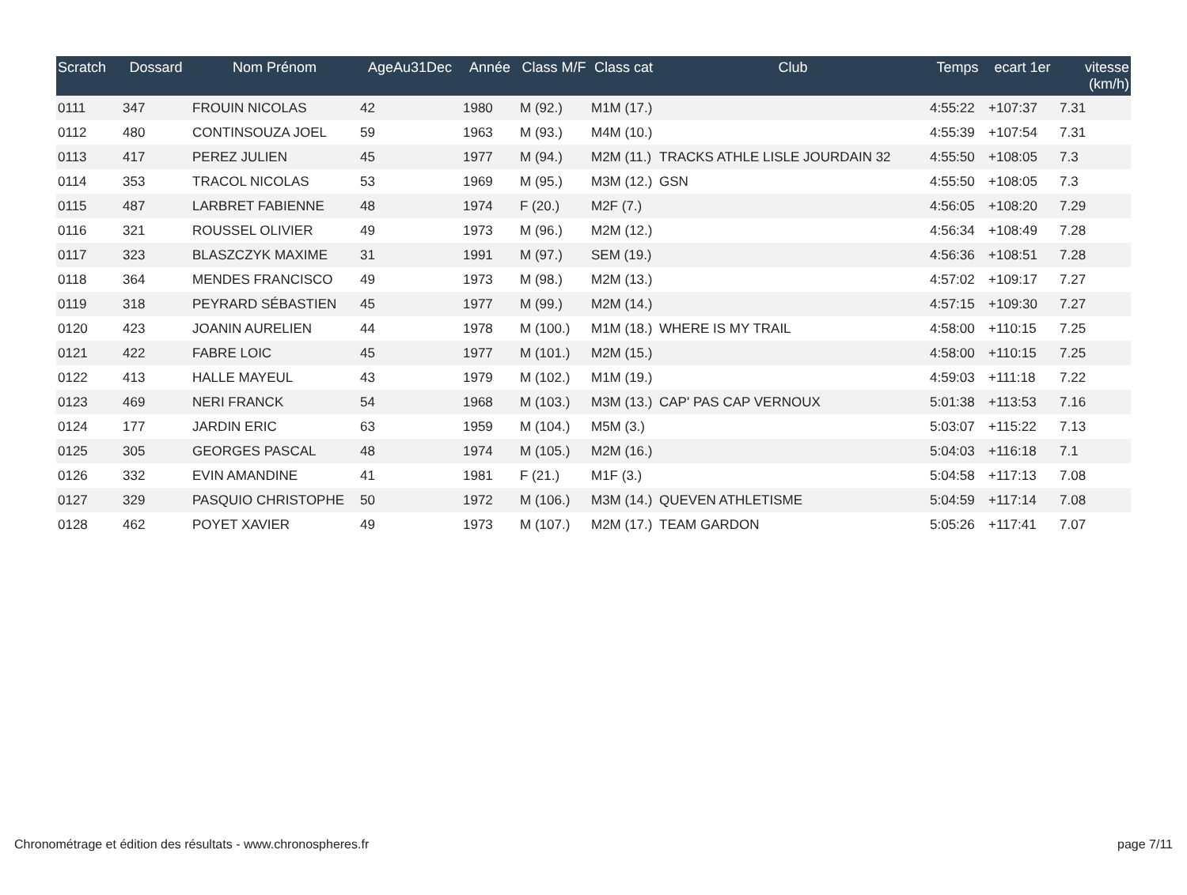| Scratch | Dossard | Nom Prénom | AgeAu31Dec | Année | Class M/F | Class cat | Club | Temps | ecart 1er | vitesse (km/h) |
| --- | --- | --- | --- | --- | --- | --- | --- | --- | --- | --- |
| 0111 | 347 | FROUIN NICOLAS | 42 | 1980 | M (92.) | M1M (17.) | | 4:55:22 | +107:37 | 7.31 |
| 0112 | 480 | CONTINSOUZA JOEL | 59 | 1963 | M (93.) | M4M (10.) | | 4:55:39 | +107:54 | 7.31 |
| 0113 | 417 | PEREZ JULIEN | 45 | 1977 | M (94.) | M2M (11.) | TRACKS ATHLE LISLE JOURDAIN 32 | 4:55:50 | +108:05 | 7.3 |
| 0114 | 353 | TRACOL NICOLAS | 53 | 1969 | M (95.) | M3M (12.) | GSN | 4:55:50 | +108:05 | 7.3 |
| 0115 | 487 | LARBRET FABIENNE | 48 | 1974 | F (20.) | M2F (7.) | | 4:56:05 | +108:20 | 7.29 |
| 0116 | 321 | ROUSSEL OLIVIER | 49 | 1973 | M (96.) | M2M (12.) | | 4:56:34 | +108:49 | 7.28 |
| 0117 | 323 | BLASZCZYK MAXIME | 31 | 1991 | M (97.) | SEM (19.) | | 4:56:36 | +108:51 | 7.28 |
| 0118 | 364 | MENDES FRANCISCO | 49 | 1973 | M (98.) | M2M (13.) | | 4:57:02 | +109:17 | 7.27 |
| 0119 | 318 | PEYRARD SÉBASTIEN | 45 | 1977 | M (99.) | M2M (14.) | | 4:57:15 | +109:30 | 7.27 |
| 0120 | 423 | JOANIN AURELIEN | 44 | 1978 | M (100.) | M1M (18.) | WHERE IS MY TRAIL | 4:58:00 | +110:15 | 7.25 |
| 0121 | 422 | FABRE LOIC | 45 | 1977 | M (101.) | M2M (15.) | | 4:58:00 | +110:15 | 7.25 |
| 0122 | 413 | HALLE MAYEUL | 43 | 1979 | M (102.) | M1M (19.) | | 4:59:03 | +111:18 | 7.22 |
| 0123 | 469 | NERI FRANCK | 54 | 1968 | M (103.) | M3M (13.) | CAP' PAS CAP VERNOUX | 5:01:38 | +113:53 | 7.16 |
| 0124 | 177 | JARDIN ERIC | 63 | 1959 | M (104.) | M5M (3.) | | 5:03:07 | +115:22 | 7.13 |
| 0125 | 305 | GEORGES PASCAL | 48 | 1974 | M (105.) | M2M (16.) | | 5:04:03 | +116:18 | 7.1 |
| 0126 | 332 | EVIN AMANDINE | 41 | 1981 | F (21.) | M1F (3.) | | 5:04:58 | +117:13 | 7.08 |
| 0127 | 329 | PASQUIO CHRISTOPHE | 50 | 1972 | M (106.) | M3M (14.) | QUEVEN ATHLETISME | 5:04:59 | +117:14 | 7.08 |
| 0128 | 462 | POYET XAVIER | 49 | 1973 | M (107.) | M2M (17.) | TEAM GARDON | 5:05:26 | +117:41 | 7.07 |
Chronométrage et édition des résultats - www.chronospheres.fr page 7/11